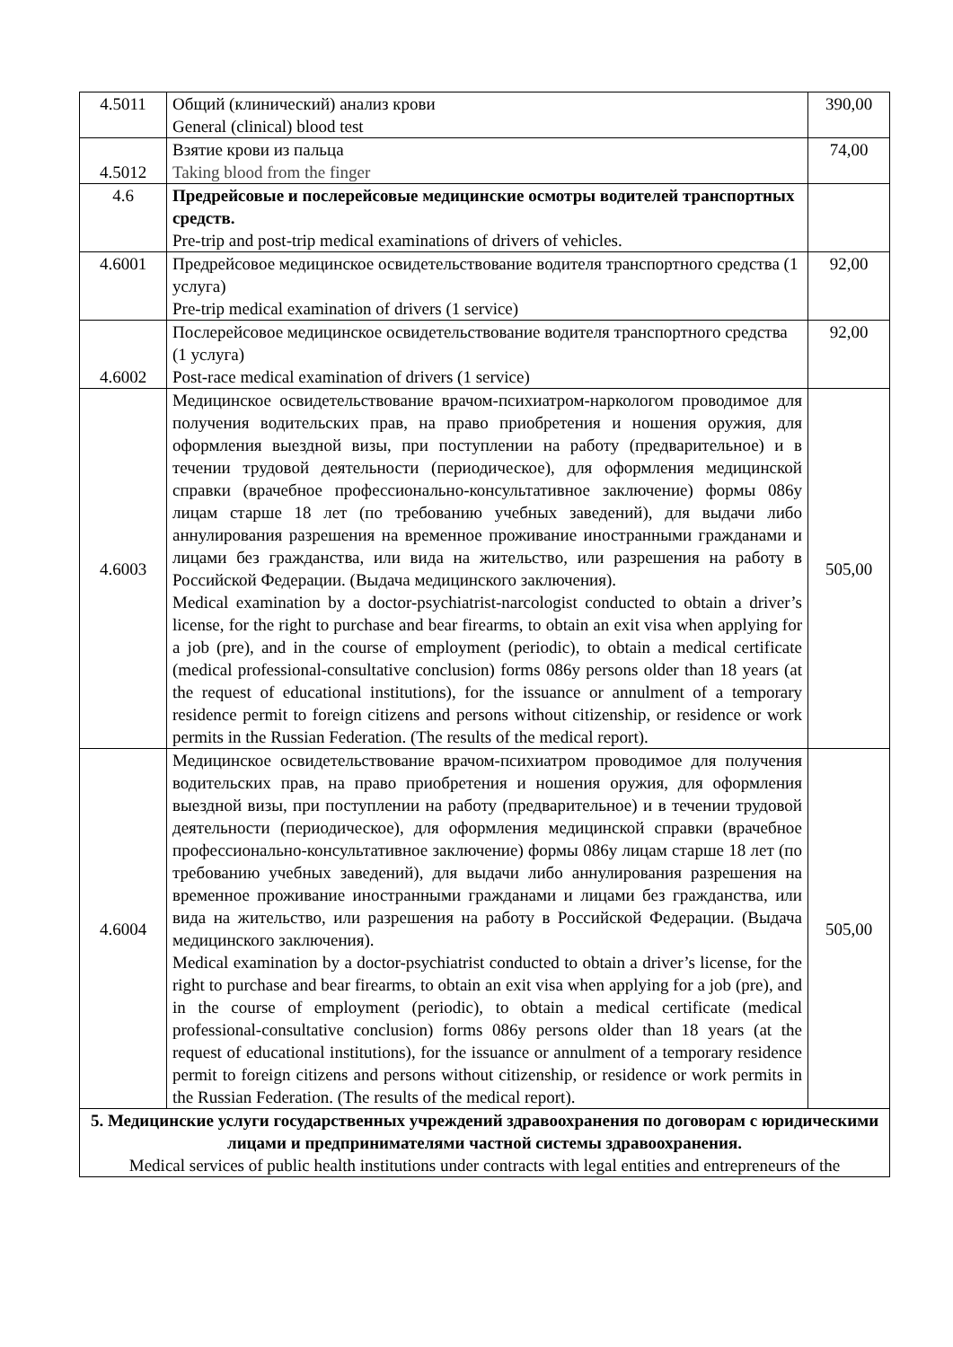| 4.5011 | Общий (клинический) анализ крови General (clinical) blood test | 390,00 |
| 4.5012 | Взятие крови из пальца Taking blood from the finger | 74,00 |
| 4.6 | Предрейсовые и послерейсовые медицинские осмотры водителей транспортных средств. Pre-trip and post-trip medical examinations of drivers of vehicles. | |
| 4.6001 | Предрейсовое медицинское освидетельствование водителя транспортного средства (1 услуга) Pre-trip medical examination of drivers (1 service) | 92,00 |
| 4.6002 | Послерейсовое медицинское освидетельствование водителя транспортного средства (1 услуга) Post-race medical examination of drivers (1 service) | 92,00 |
| 4.6003 | Медицинское освидетельствование врачом-психиатром-наркологом проводимое для получения водительских прав, на право приобретения и ношения оружия, для оформления выездной визы, при поступлении на работу (предварительное) и в течении трудовой деятельности (периодическое), для оформления медицинской справки (врачебное профессионально-консультативное заключение) формы 086у лицам старше 18 лет (по требованию учебных заведений), для выдачи либо аннулирования разрешения на временное проживание иностранными гражданами и лицами без гражданства, или вида на жительство, или разрешения на работу в Российской Федерации. (Выдача медицинского заключения). Medical examination by a doctor-psychiatrist-narcologist conducted to obtain a driver’s license, for the right to purchase and bear firearms, to obtain an exit visa when applying for a job (pre), and in the course of employment (periodic), to obtain a medical certificate (medical professional-consultative conclusion) forms 086y persons older than 18 years (at the request of educational institutions), for the issuance or annulment of a temporary residence permit to foreign citizens and persons without citizenship, or residence or work permits in the Russian Federation. (The results of the medical report). | 505,00 |
| 4.6004 | Медицинское освидетельствование врачом-психиатром проводимое для получения водительских прав, на право приобретения и ношения оружия, для оформления выездной визы, при поступлении на работу (предварительное) и в течении трудовой деятельности (периодическое), для оформления медицинской справки (врачебное профессионально-консультативное заключение) формы 086у лицам старше 18 лет (по требованию учебных заведений), для выдачи либо аннулирования разрешения на временное проживание иностранными гражданами и лицами без гражданства, или вида на жительство, или разрешения на работу в Российской Федерации. (Выдача медицинского заключения). Medical examination by a doctor-psychiatrist conducted to obtain a driver’s license, for the right to purchase and bear firearms, to obtain an exit visa when applying for a job (pre), and in the course of employment (periodic), to obtain a medical certificate (medical professional-consultative conclusion) forms 086y persons older than 18 years (at the request of educational institutions), for the issuance or annulment of a temporary residence permit to foreign citizens and persons without citizenship, or residence or work permits in the Russian Federation. (The results of the medical report). | 505,00 |
| 5. Медицинские услуги государственных учреждений здравоохранения по договорам с юридическими лицами и предпринимателями частной системы здравоохранения. Medical services of public health institutions under contracts with legal entities and entrepreneurs of the | | |